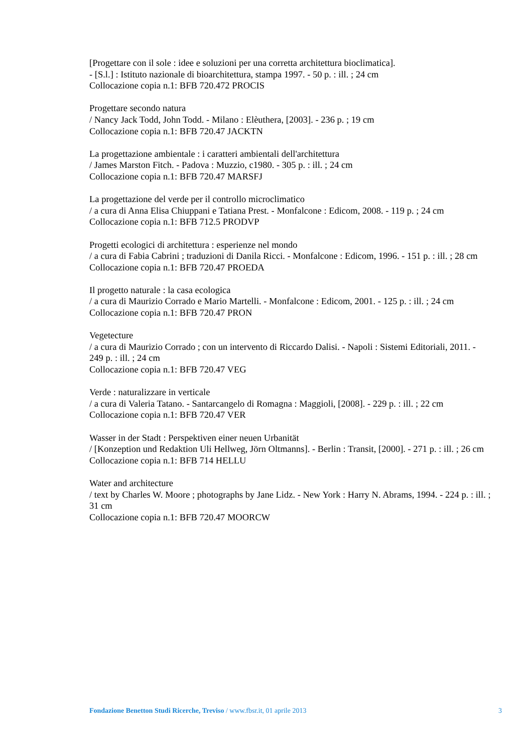[Progettare con il sole : idee e soluzioni per una corretta architettura bioclimatica].
- [S.l.] : Istituto nazionale di bioarchitettura, stampa 1997. - 50 p. : ill. ; 24 cm
Collocazione copia n.1: BFB 720.472 PROCIS
Progettare secondo natura
/ Nancy Jack Todd, John Todd. - Milano : Elèuthera, [2003]. - 236 p. ; 19 cm
Collocazione copia n.1: BFB 720.47 JACKTN
La progettazione ambientale : i caratteri ambientali dell'architettura
/ James Marston Fitch. - Padova : Muzzio, c1980. - 305 p. : ill. ; 24 cm
Collocazione copia n.1: BFB 720.47 MARSFJ
La progettazione del verde per il controllo microclimatico
/ a cura di Anna Elisa Chiuppani e Tatiana Prest. - Monfalcone : Edicom, 2008. - 119 p. ; 24 cm
Collocazione copia n.1: BFB 712.5 PRODVP
Progetti ecologici di architettura : esperienze nel mondo
/ a cura di Fabia Cabrini ; traduzioni di Danila Ricci. - Monfalcone : Edicom, 1996. - 151 p. : ill. ; 28 cm
Collocazione copia n.1: BFB 720.47 PROEDA
Il progetto naturale : la casa ecologica
/ a cura di Maurizio Corrado e Mario Martelli. - Monfalcone : Edicom, 2001. - 125 p. : ill. ; 24 cm
Collocazione copia n.1: BFB 720.47 PRON
Vegetecture
/ a cura di Maurizio Corrado ; con un intervento di Riccardo Dalisi. - Napoli : Sistemi Editoriali, 2011. - 249 p. : ill. ; 24 cm
Collocazione copia n.1: BFB 720.47 VEG
Verde : naturalizzare in verticale
/ a cura di Valeria Tatano. - Santarcangelo di Romagna : Maggioli, [2008]. - 229 p. : ill. ; 22 cm
Collocazione copia n.1: BFB 720.47 VER
Wasser in der Stadt : Perspektiven einer neuen Urbanität
/ [Konzeption und Redaktion Uli Hellweg, Jörn Oltmanns]. - Berlin : Transit, [2000]. - 271 p. : ill. ; 26 cm
Collocazione copia n.1: BFB 714 HELLU
Water and architecture
/ text by Charles W. Moore ; photographs by Jane Lidz. - New York : Harry N. Abrams, 1994. - 224 p. : ill. ; 31 cm
Collocazione copia n.1: BFB 720.47 MOORCW
Fondazione Benetton Studi Ricerche, Treviso / www.fbsr.it, 01 aprile 2013 3